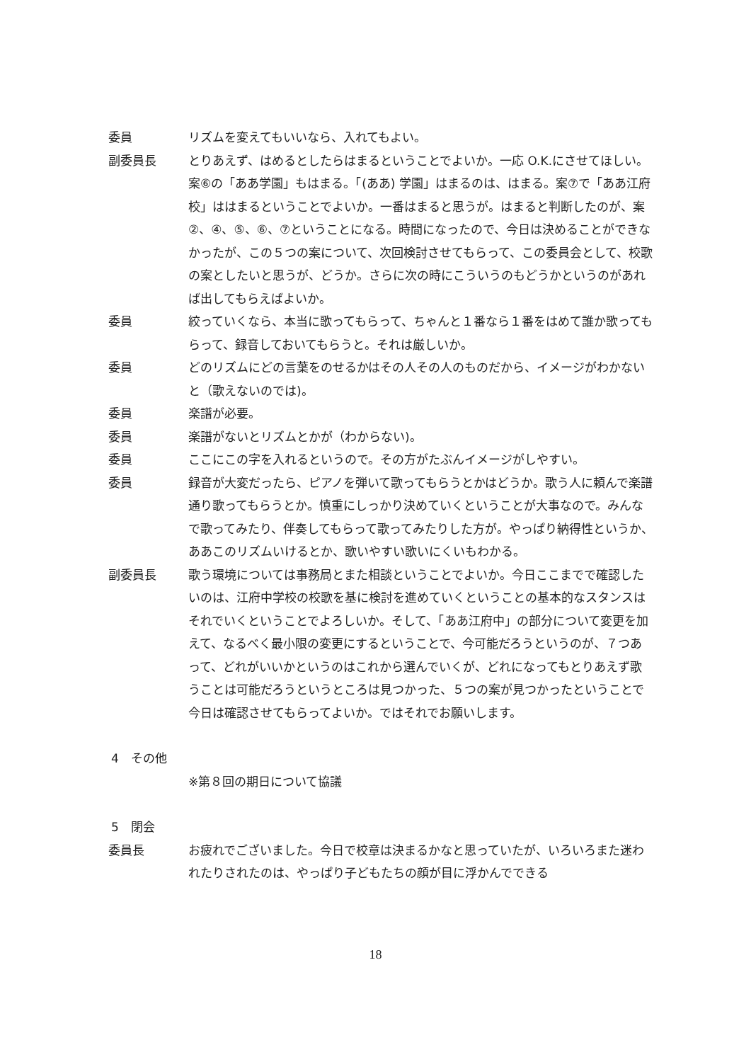委員 リズムを変えてもいいなら、入れてもよい。
副委員長 とりあえず、はめるとしたらはまるということでよいか。一応 O.K.にさせてほしい。案⑥の「ああ学園」もはまる。「(ああ) 学園」はまるのは、はまる。案⑦で「ああ江府校」ははまるということでよいか。一番はまると思うが。はまると判断したのが、案②、④、⑤、⑥、⑦ということになる。時間になったので、今日は決めることができなかったが、この５つの案について、次回検討させてもらって、この委員会として、校歌の案としたいと思うが、どうか。さらに次の時にこういうのもどうかというのがあれば出してもらえばよいか。
委員 絞っていくなら、本当に歌ってもらって、ちゃんと１番なら１番をはめて誰か歌ってもらって、録音しておいてもらうと。それは厳しいか。
委員 どのリズムにどの言葉をのせるかはその人その人のものだから、イメージがわかないと（歌えないのでは)。
委員 楽譜が必要。
委員 楽譜がないとリズムとかが（わからない)。
委員 ここにこの字を入れるというので。その方がたぶんイメージがしやすい。
委員 録音が大変だったら、ピアノを弾いて歌ってもらうとかはどうか。歌う人に頼んで楽譜通り歌ってもらうとか。慎重にしっかり決めていくということが大事なので。みんなで歌ってみたり、伴奏してもらって歌ってみたりした方が。やっぱり納得性というか、ああこのリズムいけるとか、歌いやすい歌いにくいもわかる。
副委員長 歌う環境については事務局とまた相談ということでよいか。今日ここまでで確認したいのは、江府中学校の校歌を基に検討を進めていくということの基本的なスタンスはそれでいくということでよろしいか。そして、「ああ江府中」の部分について変更を加えて、なるべく最小限の変更にするということで、今可能だろうというのが、７つあって、どれがいいかというのはこれから選んでいくが、どれになってもとりあえず歌うことは可能だろうというところは見つかった、５つの案が見つかったということで今日は確認させてもらってよいか。ではそれでお願いします。
4　その他
※第８回の期日について協議
5　閉会
委員長 お疲れでございました。今日で校章は決まるかなと思っていたが、いろいろまた迷われたりされたのは、やっぱり子どもたちの顔が目に浮かんでできる
18